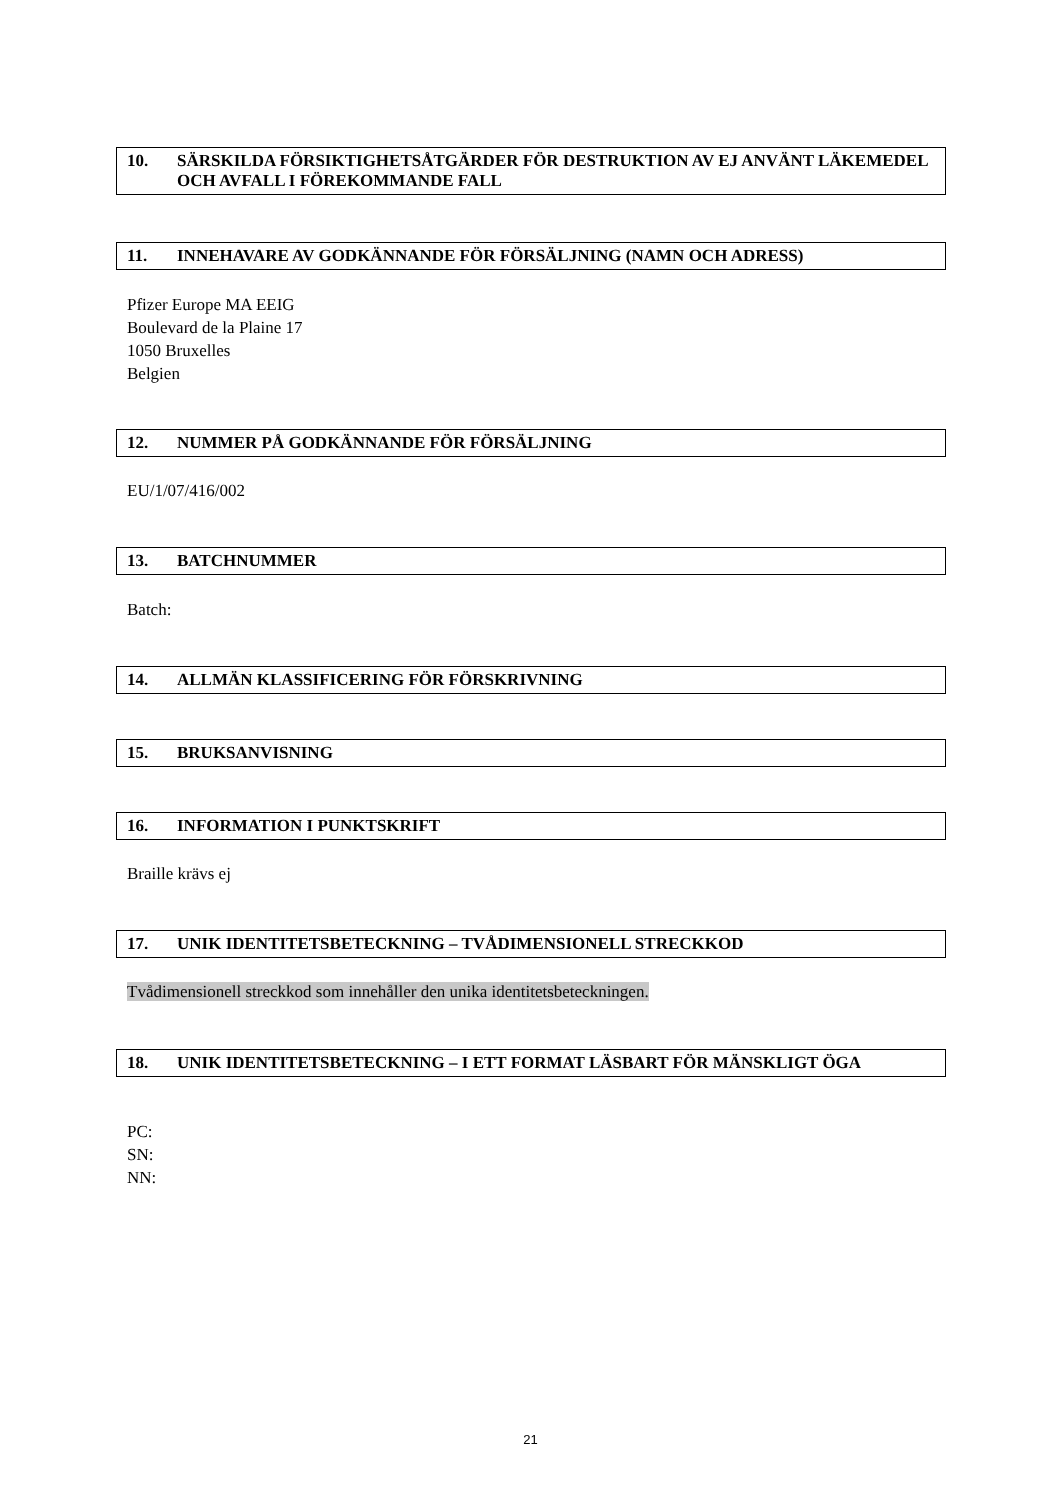10. SÄRSKILDA FÖRSIKTIGHETSÅTGÄRDER FÖR DESTRUKTION AV EJ ANVÄNT LÄKEMEDEL OCH AVFALL I FÖREKOMMANDE FALL
11. INNEHAVARE AV GODKÄNNANDE FÖR FÖRSÄLJNING (NAMN OCH ADRESS)
Pfizer Europe MA EEIG
Boulevard de la Plaine 17
1050 Bruxelles
Belgien
12. NUMMER PÅ GODKÄNNANDE FÖR FÖRSÄLJNING
EU/1/07/416/002
13. BATCHNUMMER
Batch:
14. ALLMÄN KLASSIFICERING FÖR FÖRSKRIVNING
15. BRUKSANVISNING
16. INFORMATION I PUNKTSKRIFT
Braille krävs ej
17. UNIK IDENTITETSBETECKNING – TVÅDIMENSIONELL STRECKKOD
Tvådimensionell streckkod som innehåller den unika identitetsbeteckningen.
18. UNIK IDENTITETSBETECKNING – I ETT FORMAT LÄSBART FÖR MÄNSKLIGT ÖGA
PC:
SN:
NN:
21